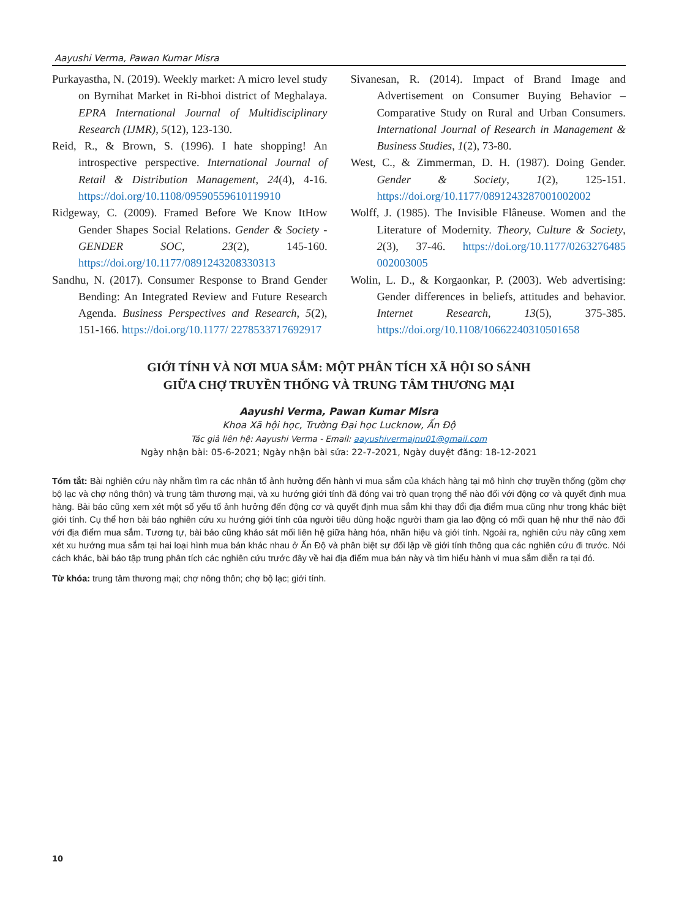Aayushi Verma, Pawan Kumar Misra
Purkayastha, N. (2019). Weekly market: A micro level study on Byrnihat Market in Ri-bhoi district of Meghalaya. EPRA International Journal of Multidisciplinary Research (IJMR), 5(12), 123-130.
Reid, R., & Brown, S. (1996). I hate shopping! An introspective perspective. International Journal of Retail & Distribution Management, 24(4), 4-16. https://doi.org/10.1108/09590559610119910
Ridgeway, C. (2009). Framed Before We Know ItHow Gender Shapes Social Relations. Gender & Society - GENDER SOC, 23(2), 145-160. https://doi.org/10.1177/0891243208330313
Sandhu, N. (2017). Consumer Response to Brand Gender Bending: An Integrated Review and Future Research Agenda. Business Perspectives and Research, 5(2), 151-166. https://doi.org/10.1177/ 2278533717692917
Sivanesan, R. (2014). Impact of Brand Image and Advertisement on Consumer Buying Behavior – Comparative Study on Rural and Urban Consumers. International Journal of Research in Management & Business Studies, 1(2), 73-80.
West, C., & Zimmerman, D. H. (1987). Doing Gender. Gender & Society, 1(2), 125-151. https://doi.org/10.1177/0891243287001002002
Wolff, J. (1985). The Invisible Flâneuse. Women and the Literature of Modernity. Theory, Culture & Society, 2(3), 37-46. https://doi.org/10.1177/0263276485 002003005
Wolin, L. D., & Korgaonkar, P. (2003). Web advertising: Gender differences in beliefs, attitudes and behavior. Internet Research, 13(5), 375-385. https://doi.org/10.1108/10662240310501658
GIỚI TÍNH VÀ NƠI MUA SẮM: MỘT PHÂN TÍCH XÃ HỘI SO SÁNH
GIỮA CHỢ TRUYỀN THỐNG VÀ TRUNG TÂM THƯƠNG MẠI
Aayushi Verma, Pawan Kumar Misra
Khoa Xã hội học, Trường Đại học Lucknow, Ấn Độ
Tác giả liên hệ: Aayushi Verma - Email: aayushivermajnu01@gmail.com
Ngày nhận bài: 05-6-2021; Ngày nhận bài sửa: 22-7-2021, Ngày duyệt đăng: 18-12-2021
Tóm tắt: Bài nghiên cứu này nhằm tìm ra các nhân tố ảnh hưởng đến hành vi mua sắm của khách hàng tại mô hình chợ truyền thống (gồm chợ bộ lạc và chợ nông thôn) và trung tâm thương mại, và xu hướng giới tính đã đóng vai trò quan trọng thế nào đối với động cơ và quyết định mua hàng. Bài báo cũng xem xét một số yếu tố ảnh hưởng đến động cơ và quyết định mua sắm khi thay đổi địa điểm mua cũng như trong khác biệt giới tính. Cụ thể hơn bài báo nghiên cứu xu hướng giới tính của người tiêu dùng hoặc người tham gia lao động có mối quan hệ như thế nào đối với địa điểm mua sắm. Tương tự, bài báo cũng khảo sát mối liên hệ giữa hàng hóa, nhãn hiệu và giới tính. Ngoài ra, nghiên cứu này cũng xem xét xu hướng mua sắm tại hai loại hình mua bán khác nhau ở Ấn Độ và phân biệt sự đối lập về giới tính thông qua các nghiên cứu đi trước. Nói cách khác, bài báo tập trung phân tích các nghiên cứu trước đây về hai địa điểm mua bán này và tìm hiểu hành vi mua sắm diễn ra tại đó.
Từ khóa: trung tâm thương mại; chợ nông thôn; chợ bộ lạc; giới tính.
10